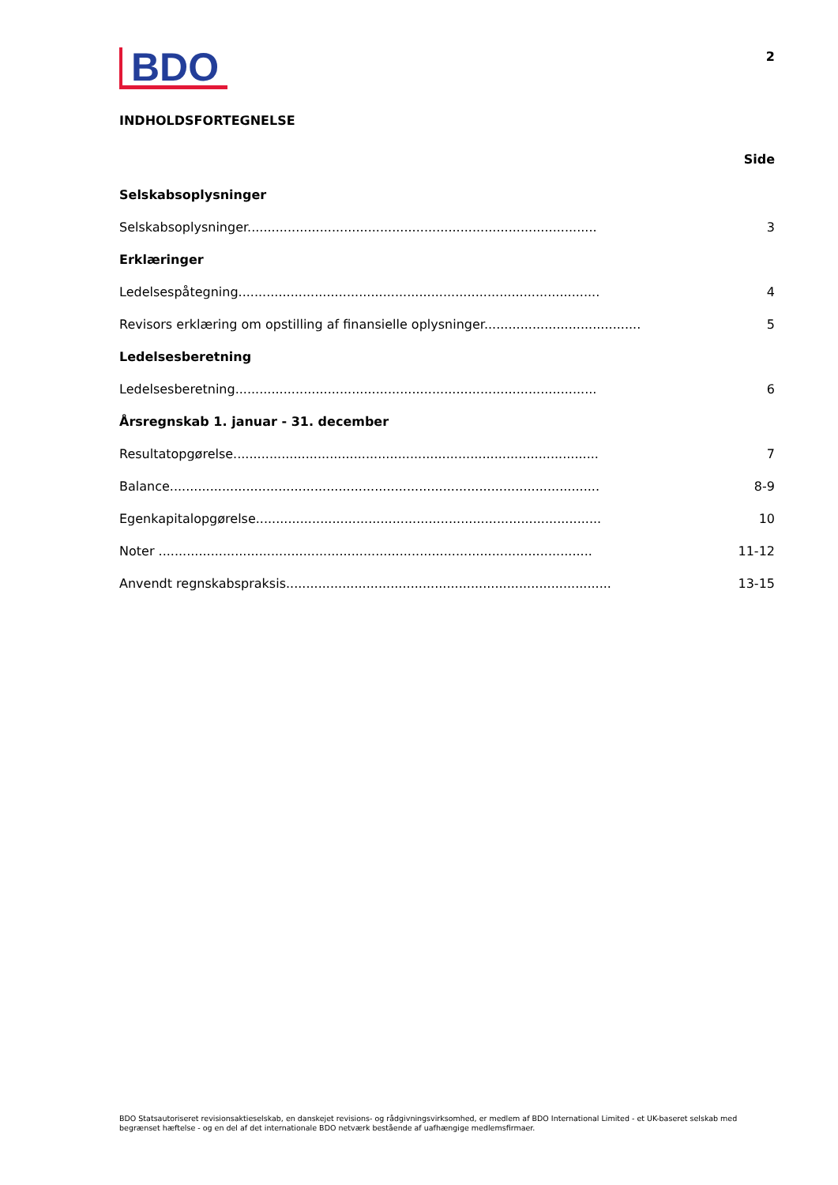BDO
2
INDHOLDSFORTEGNELSE
Side
Selskabsoplysninger
Selskabsoplysninger....................................................................................... 3
Erklæringer
Ledelsespåtegning.......................................................................................... 4
Revisors erklæring om opstilling af finansielle oplysninger....................................... 5
Ledelsesberetning
Ledelsesberetning.......................................................................................... 6
Årsregnskab 1. januar - 31. december
Resultatopgørelse........................................................................................... 7
Balance........................................................................................................... 8-9
Egenkapitalopgørelse...................................................................................... 10
Noter ............................................................................................................ 11-12
Anvendt regnskabspraksis................................................................................. 13-15
BDO Statsautoriseret revisionsaktieselskab, en danskejet revisions- og rådgivningsvirksomhed, er medlem af BDO International Limited - et UK-baseret selskab med begrænset hæftelse - og en del af det internationale BDO netværk bestående af uafhængige medlemsfirmaer.